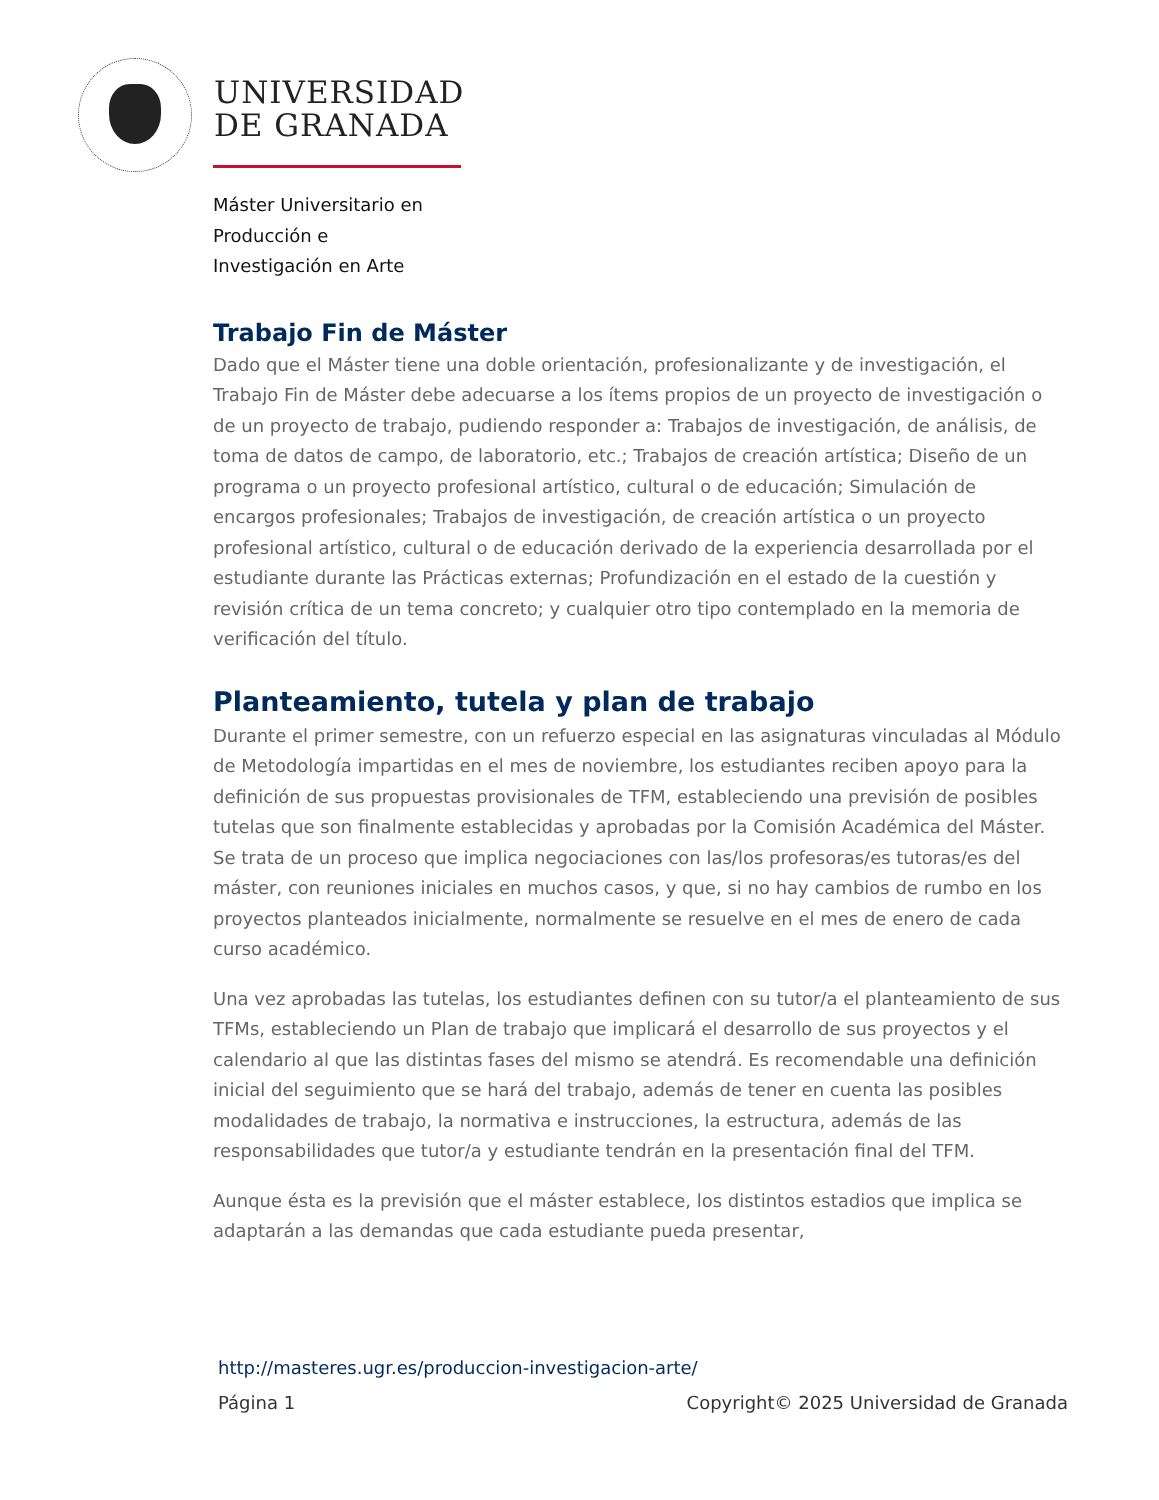UNIVERSIDAD
DE GRANADA
Máster Universitario en
Producción e
Investigación en Arte
Trabajo Fin de Máster
Dado que el Máster tiene una doble orientación, profesionalizante y de investigación, el Trabajo Fin de Máster debe adecuarse a los ítems propios de un proyecto de investigación o de un proyecto de trabajo, pudiendo responder a: Trabajos de investigación, de análisis, de toma de datos de campo, de laboratorio, etc.; Trabajos de creación artística; Diseño de un programa o un proyecto profesional artístico, cultural o de educación; Simulación de encargos profesionales; Trabajos de investigación, de creación artística o un proyecto profesional artístico, cultural o de educación derivado de la experiencia desarrollada por el estudiante durante las Prácticas externas; Profundización en el estado de la cuestión y revisión crítica de un tema concreto; y cualquier otro tipo contemplado en la memoria de verificación del título.
Planteamiento, tutela y plan de trabajo
Durante el primer semestre, con un refuerzo especial en las asignaturas vinculadas al Módulo de Metodología impartidas en el mes de noviembre, los estudiantes reciben apoyo para la definición de sus propuestas provisionales de TFM, estableciendo una previsión de posibles tutelas que son finalmente establecidas y aprobadas por la Comisión Académica del Máster. Se trata de un proceso que implica negociaciones con las/los profesoras/es tutoras/es del máster, con reuniones iniciales en muchos casos, y que, si no hay cambios de rumbo en los proyectos planteados inicialmente, normalmente se resuelve en el mes de enero de cada curso académico.
Una vez aprobadas las tutelas, los estudiantes definen con su tutor/a el planteamiento de sus TFMs, estableciendo un Plan de trabajo que implicará el desarrollo de sus proyectos y el calendario al que las distintas fases del mismo se atendrá. Es recomendable una definición inicial del seguimiento que se hará del trabajo, además de tener en cuenta las posibles modalidades de trabajo, la normativa e instrucciones, la estructura, además de las responsabilidades que tutor/a y estudiante tendrán en la presentación final del TFM.
Aunque ésta es la previsión que el máster establece, los distintos estadios que implica se adaptarán a las demandas que cada estudiante pueda presentar,
http://masteres.ugr.es/produccion-investigacion-arte/
Página 1 Copyright© 2025 Universidad de Granada